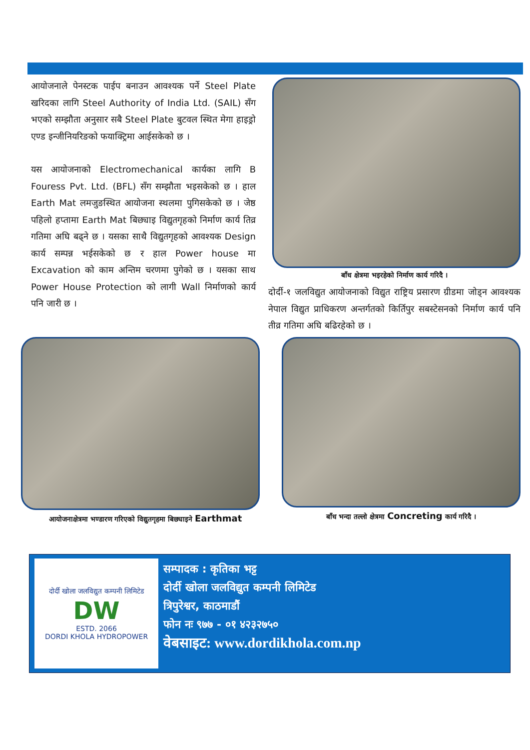आयोजनाले पेनस्टक पाईप बनाउन आवश्यक पर्ने Steel Plate खरिदका लागि Steel Authority of India Ltd. (SAIL) सँग भएको सम्झौता अनुसार सबै Steel Plate बुटवल स्थित मेगा हाइड्रो एण्ड इन्जीनियरिङको फयाक्ट्रिमा आईसकेको छ ।
यस आयोजनाको Electromechanical कार्यका लागि B Fouress Pvt. Ltd. (BFL) सँग सम्झौता भइसकेको छ । हाल Earth Mat लमजुङस्थित आयोजना स्थलमा पुगिसकेको छ । जेष्ठ पहिलो हप्तामा Earth Mat बिछ्याइ विद्युतगृहको निर्माण कार्य तिव्र गतिमा अघि बढ्ने छ । यसका साथै विद्युतगृहको आवश्यक Design कार्य सम्पन्न भईसकेको छ र हाल Power house मा Excavation को काम अन्तिम चरणमा पुगेको छ । यसका साथ Power House Protection को लागी Wall निर्माणको कार्य पनि जारी छ ।
बाँध क्षेत्रमा भइरहेको निर्माण कार्य गरिदै ।
दोर्दी-१ जलविद्युत आयोजनाको विद्युत राष्ट्रिय प्रसारण ग्रीडमा जोड्न आवश्यक नेपाल विद्युत प्राधिकरण अन्तर्गतको किर्तिपुर सबस्टेसनको निर्माण कार्य पनि तीव्र गतिमा अघि बढिरहेको छ ।
आयोजनाक्षेत्रमा भण्डारण गरिएको विद्युतगृहमा बिछ्याइने Earthmat
बाँध भन्दा तल्लो क्षेत्रमा Concreting कार्य गरिदै ।
दोर्दी खोला जलविद्युत कम्पनी लिमिटेड
DW
ESTD. 2066
DORDI KHOLA HYDROPOWER
सम्पादक : कृतिका भट्ट
दोर्दी खोला जलविद्युत कम्पनी लिमिटेड
त्रिपुरेश्वर, काठमाडौं
फोन नः ९७७ - ०१ ४२३२७५०
वेबसाइट: www.dordikhola.com.np